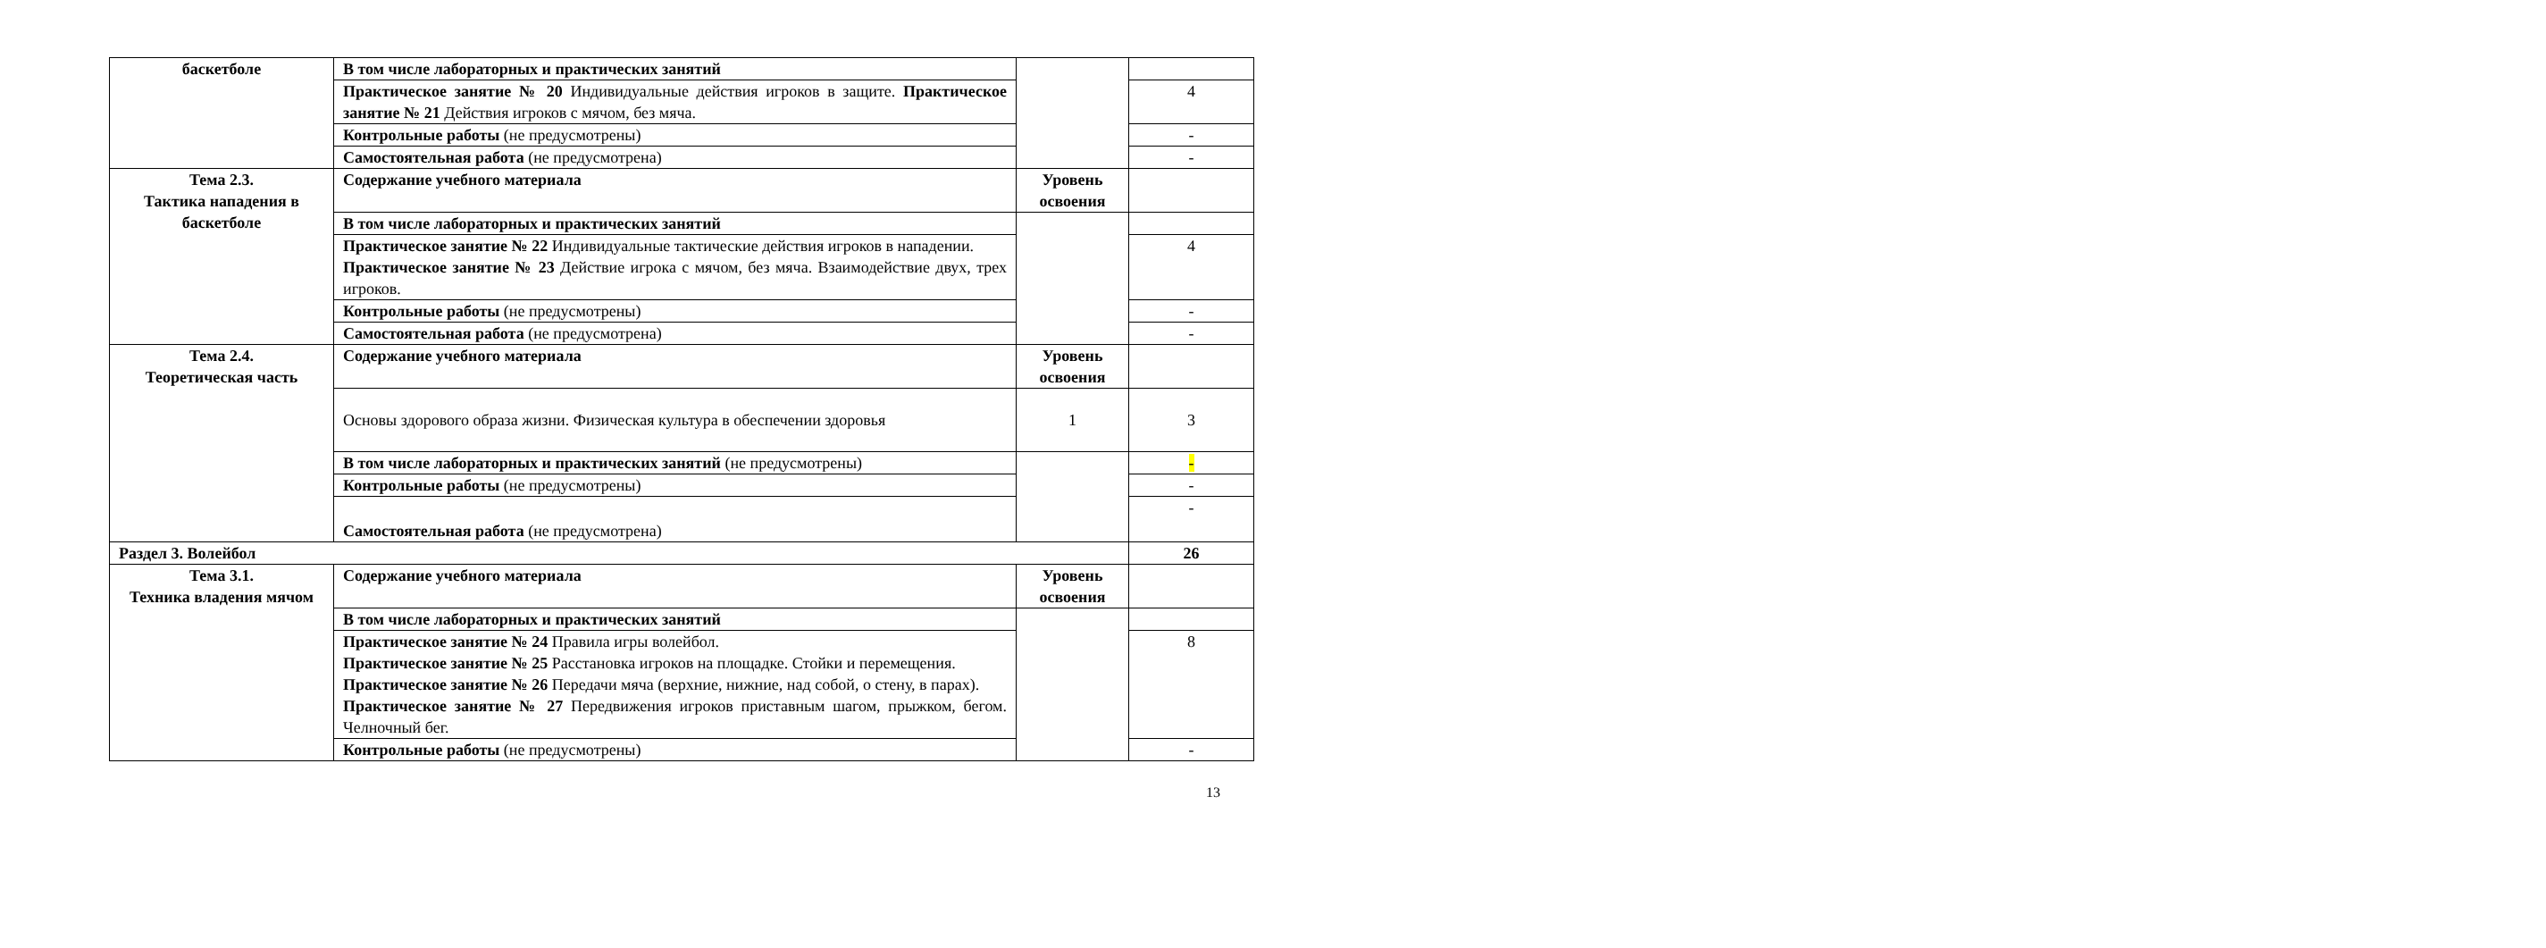| баскетболе | В том числе лабораторных и практических занятий | | |
| | Практическое занятие № 20 Индивидуальные действия игроков в защите. Практическое занятие № 21 Действия игроков с мячом, без мяча. | | 4 |
| | Контрольные работы (не предусмотрены) | | - |
| | Самостоятельная работа (не предусмотрена) | | - |
| Тема 2.3. Тактика нападения в баскетболе | Содержание учебного материала | Уровень освоения | |
| | В том числе лабораторных и практических занятий | | |
| | Практическое занятие № 22 Индивидуальные тактические действия игроков в нападении. Практическое занятие № 23 Действие игрока с мячом, без мяча. Взаимодействие двух, трех игроков. | | 4 |
| | Контрольные работы (не предусмотрены) | | - |
| | Самостоятельная работа (не предусмотрена) | | - |
| Тема 2.4. Теоретическая часть | Содержание учебного материала | Уровень освоения | |
| | Основы здорового образа жизни. Физическая культура в обеспечении здоровья | 1 | 3 |
| | В том числе лабораторных и практических занятий (не предусмотрены) | | - |
| | Контрольные работы (не предусмотрены) | | - |
| | Самостоятельная работа (не предусмотрена) | | - |
| Раздел 3. Волейбол | | | 26 |
| Тема 3.1. Техника владения мячом | Содержание учебного материала | Уровень освоения | |
| | В том числе лабораторных и практических занятий | | |
| | Практическое занятие № 24 Правила игры волейбол. Практическое занятие № 25 Расстановка игроков на площадке. Стойки и перемещения. Практическое занятие № 26 Передачи мяча (верхние, нижние, над собой, о стену, в парах). Практическое занятие № 27 Передвижения игроков приставным шагом, прыжком, бегом. Челночный бег. | | 8 |
| | Контрольные работы (не предусмотрены) | | - |
13